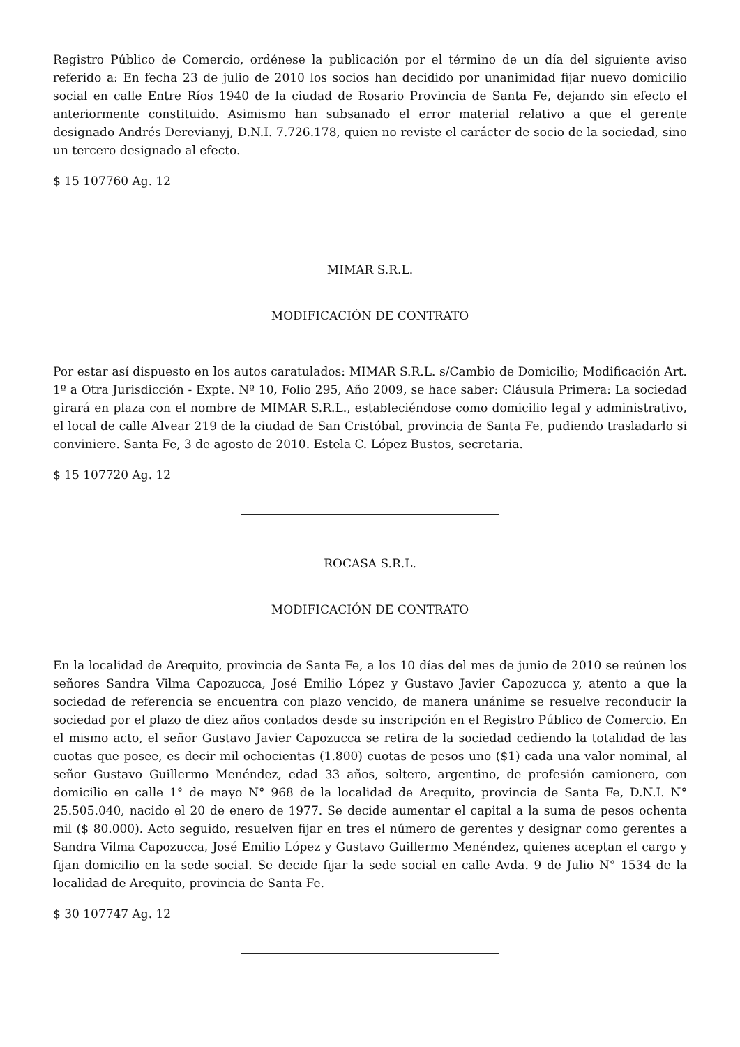Registro Público de Comercio, ordénese la publicación por el término de un día del siguiente aviso referido a: En fecha 23 de julio de 2010 los socios han decidido por unanimidad fijar nuevo domicilio social en calle Entre Ríos 1940 de la ciudad de Rosario Provincia de Santa Fe, dejando sin efecto el anteriormente constituido. Asimismo han subsanado el error material relativo a que el gerente designado Andrés Derevianyj, D.N.I. 7.726.178, quien no reviste el carácter de socio de la sociedad, sino un tercero designado al efecto.
$ 15 107760 Ag. 12
MIMAR S.R.L.
MODIFICACIÓN DE CONTRATO
Por estar así dispuesto en los autos caratulados: MIMAR S.R.L. s/Cambio de Domicilio; Modificación Art. 1º a Otra Jurisdicción - Expte. Nº 10, Folio 295, Año 2009, se hace saber: Cláusula Primera: La sociedad girará en plaza con el nombre de MIMAR S.R.L., estableciéndose como domicilio legal y administrativo, el local de calle Alvear 219 de la ciudad de San Cristóbal, provincia de Santa Fe, pudiendo trasladarlo si conviniere. Santa Fe, 3 de agosto de 2010. Estela C. López Bustos, secretaria.
$ 15 107720 Ag. 12
ROCASA S.R.L.
MODIFICACIÓN DE CONTRATO
En la localidad de Arequito, provincia de Santa Fe, a los 10 días del mes de junio de 2010 se reúnen los señores Sandra Vilma Capozucca, José Emilio López y Gustavo Javier Capozucca y, atento a que la sociedad de referencia se encuentra con plazo vencido, de manera unánime se resuelve reconducir la sociedad por el plazo de diez años contados desde su inscripción en el Registro Público de Comercio. En el mismo acto, el señor Gustavo Javier Capozucca se retira de la sociedad cediendo la totalidad de las cuotas que posee, es decir mil ochocientas (1.800) cuotas de pesos uno ($1) cada una valor nominal, al señor Gustavo Guillermo Menéndez, edad 33 años, soltero, argentino, de profesión camionero, con domicilio en calle 1° de mayo N° 968 de la localidad de Arequito, provincia de Santa Fe, D.N.I. N° 25.505.040, nacido el 20 de enero de 1977. Se decide aumentar el capital a la suma de pesos ochenta mil ($ 80.000). Acto seguido, resuelven fijar en tres el número de gerentes y designar como gerentes a Sandra Vilma Capozucca, José Emilio López y Gustavo Guillermo Menéndez, quienes aceptan el cargo y fijan domicilio en la sede social. Se decide fijar la sede social en calle Avda. 9 de Julio N° 1534 de la localidad de Arequito, provincia de Santa Fe.
$ 30 107747 Ag. 12